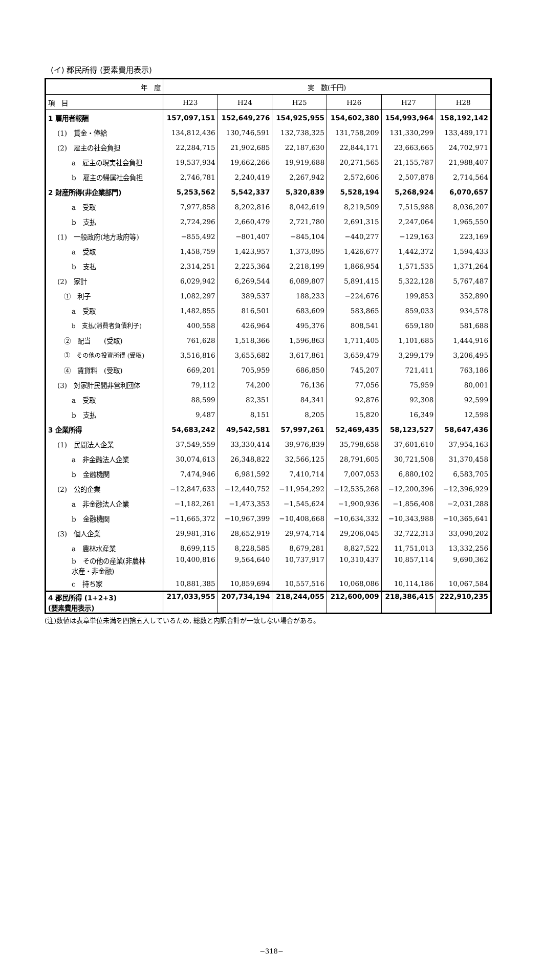(イ) 郡民所得 (要素費用表示)
| 年 度 | 実 数(千円) | | | | | |
| --- | --- | --- | --- | --- | --- | --- |
| 項 目 | H23 | H24 | H25 | H26 | H27 | H28 |
| 1 雇用者報酬 | 157,097,151 | 152,649,276 | 154,925,955 | 154,602,380 | 154,993,964 | 158,192,142 |
| (1) 賃金・俸給 | 134,812,436 | 130,746,591 | 132,738,325 | 131,758,209 | 131,330,299 | 133,489,171 |
| (2) 雇主の社会負担 | 22,284,715 | 21,902,685 | 22,187,630 | 22,844,171 | 23,663,665 | 24,702,971 |
| a 雇主の現実社会負担 | 19,537,934 | 19,662,266 | 19,919,688 | 20,271,565 | 21,155,787 | 21,988,407 |
| b 雇主の帰属社会負担 | 2,746,781 | 2,240,419 | 2,267,942 | 2,572,606 | 2,507,878 | 2,714,564 |
| 2 財産所得(非企業部門) | 5,253,562 | 5,542,337 | 5,320,839 | 5,528,194 | 5,268,924 | 6,070,657 |
| a 受取 | 7,977,858 | 8,202,816 | 8,042,619 | 8,219,509 | 7,515,988 | 8,036,207 |
| b 支払 | 2,724,296 | 2,660,479 | 2,721,780 | 2,691,315 | 2,247,064 | 1,965,550 |
| (1) 一般政府(地方政府等) | −855,492 | −801,407 | −845,104 | −440,277 | −129,163 | 223,169 |
| a 受取 | 1,458,759 | 1,423,957 | 1,373,095 | 1,426,677 | 1,442,372 | 1,594,433 |
| b 支払 | 2,314,251 | 2,225,364 | 2,218,199 | 1,866,954 | 1,571,535 | 1,371,264 |
| (2) 家計 | 6,029,942 | 6,269,544 | 6,089,807 | 5,891,415 | 5,322,128 | 5,767,487 |
| ① 利子 | 1,082,297 | 389,537 | 188,233 | −224,676 | 199,853 | 352,890 |
| a 受取 | 1,482,855 | 816,501 | 683,609 | 583,865 | 859,033 | 934,578 |
| b 支払(消費者負債利子) | 400,558 | 426,964 | 495,376 | 808,541 | 659,180 | 581,688 |
| ② 配当 (受取) | 761,628 | 1,518,366 | 1,596,863 | 1,711,405 | 1,101,685 | 1,444,916 |
| ③ その他の投資所得 (受取) | 3,516,816 | 3,655,682 | 3,617,861 | 3,659,479 | 3,299,179 | 3,206,495 |
| ④ 賃貸料 (受取) | 669,201 | 705,959 | 686,850 | 745,207 | 721,411 | 763,186 |
| (3) 対家計民間非営利団体 | 79,112 | 74,200 | 76,136 | 77,056 | 75,959 | 80,001 |
| a 受取 | 88,599 | 82,351 | 84,341 | 92,876 | 92,308 | 92,599 |
| b 支払 | 9,487 | 8,151 | 8,205 | 15,820 | 16,349 | 12,598 |
| 3 企業所得 | 54,683,242 | 49,542,581 | 57,997,261 | 52,469,435 | 58,123,527 | 58,647,436 |
| (1) 民間法人企業 | 37,549,559 | 33,330,414 | 39,976,839 | 35,798,658 | 37,601,610 | 37,954,163 |
| a 非金融法人企業 | 30,074,613 | 26,348,822 | 32,566,125 | 28,791,605 | 30,721,508 | 31,370,458 |
| b 金融機関 | 7,474,946 | 6,981,592 | 7,410,714 | 7,007,053 | 6,880,102 | 6,583,705 |
| (2) 公的企業 | −12,847,633 | −12,440,752 | −11,954,292 | −12,535,268 | −12,200,396 | −12,396,929 |
| a 非金融法人企業 | −1,182,261 | −1,473,353 | −1,545,624 | −1,900,936 | −1,856,408 | −2,031,288 |
| b 金融機関 | −11,665,372 | −10,967,399 | −10,408,668 | −10,634,332 | −10,343,988 | −10,365,641 |
| (3) 個人企業 | 29,981,316 | 28,652,919 | 29,974,714 | 29,206,045 | 32,722,313 | 33,090,202 |
| a 農林水産業 | 8,699,115 | 8,228,585 | 8,679,281 | 8,827,522 | 11,751,013 | 13,332,256 |
| b その他の産業(非農林 水産・非金融) | 10,400,816 | 9,564,640 | 10,737,917 | 10,310,437 | 10,857,114 | 9,690,362 |
| c 持ち家 | 10,881,385 | 10,859,694 | 10,557,516 | 10,068,086 | 10,114,186 | 10,067,584 |
| 4 郡民所得 (1+2+3) (要素費用表示) | 217,033,955 | 207,734,194 | 218,244,055 | 212,600,009 | 218,386,415 | 222,910,235 |
(注)数値は表章単位未満を四捨五入しているため, 総数と内訳合計が一致しない場合がある。
−318−